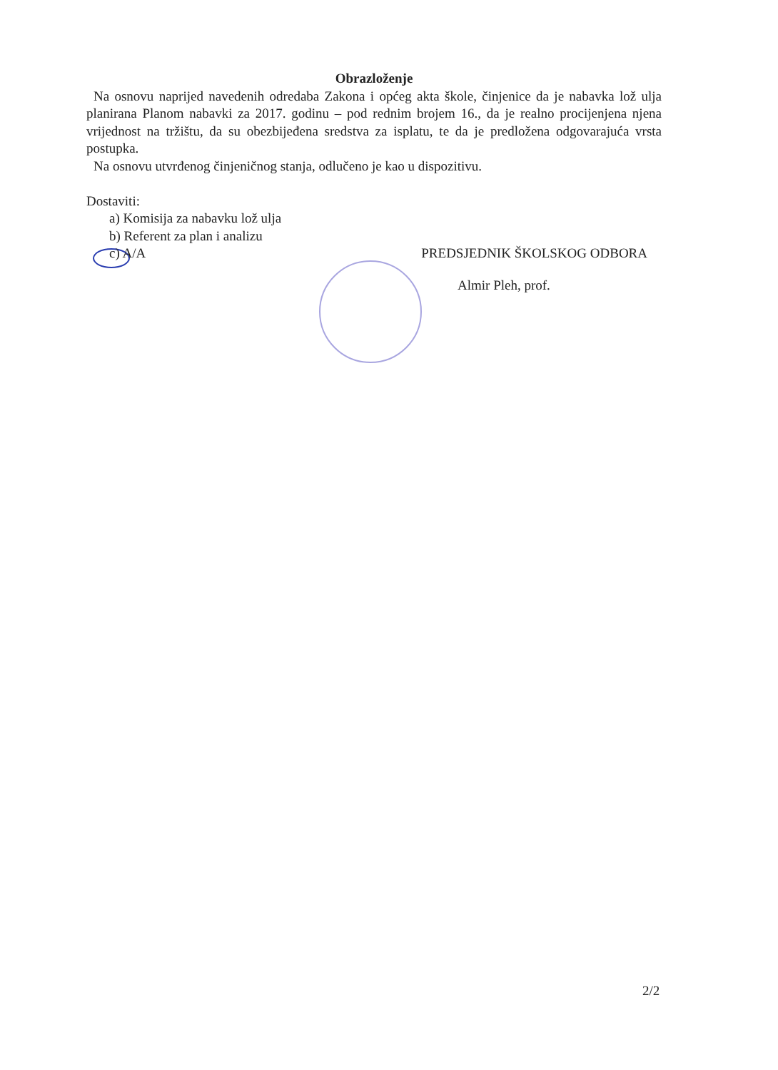Obrazloženje
Na osnovu naprijed navedenih odredaba Zakona i općeg akta škole, činjenice da je nabavka lož ulja planirana Planom nabavki za 2017. godinu – pod rednim brojem 16., da je realno procijenjena njena vrijednost na tržištu, da su obezbijeđena sredstva za isplatu, te da je predložena odgovarajuća vrsta postupka.
Na osnovu utvrđenog činjeničnog stanja, odlučeno je kao u dispozitivu.
Dostaviti:
a) Komisija za nabavku lož ulja
b) Referent za plan i analizu
c) A/A PREDSJEDNIK ŠKOLSKOG ODBORA
Almir Pleh, prof.
2/2